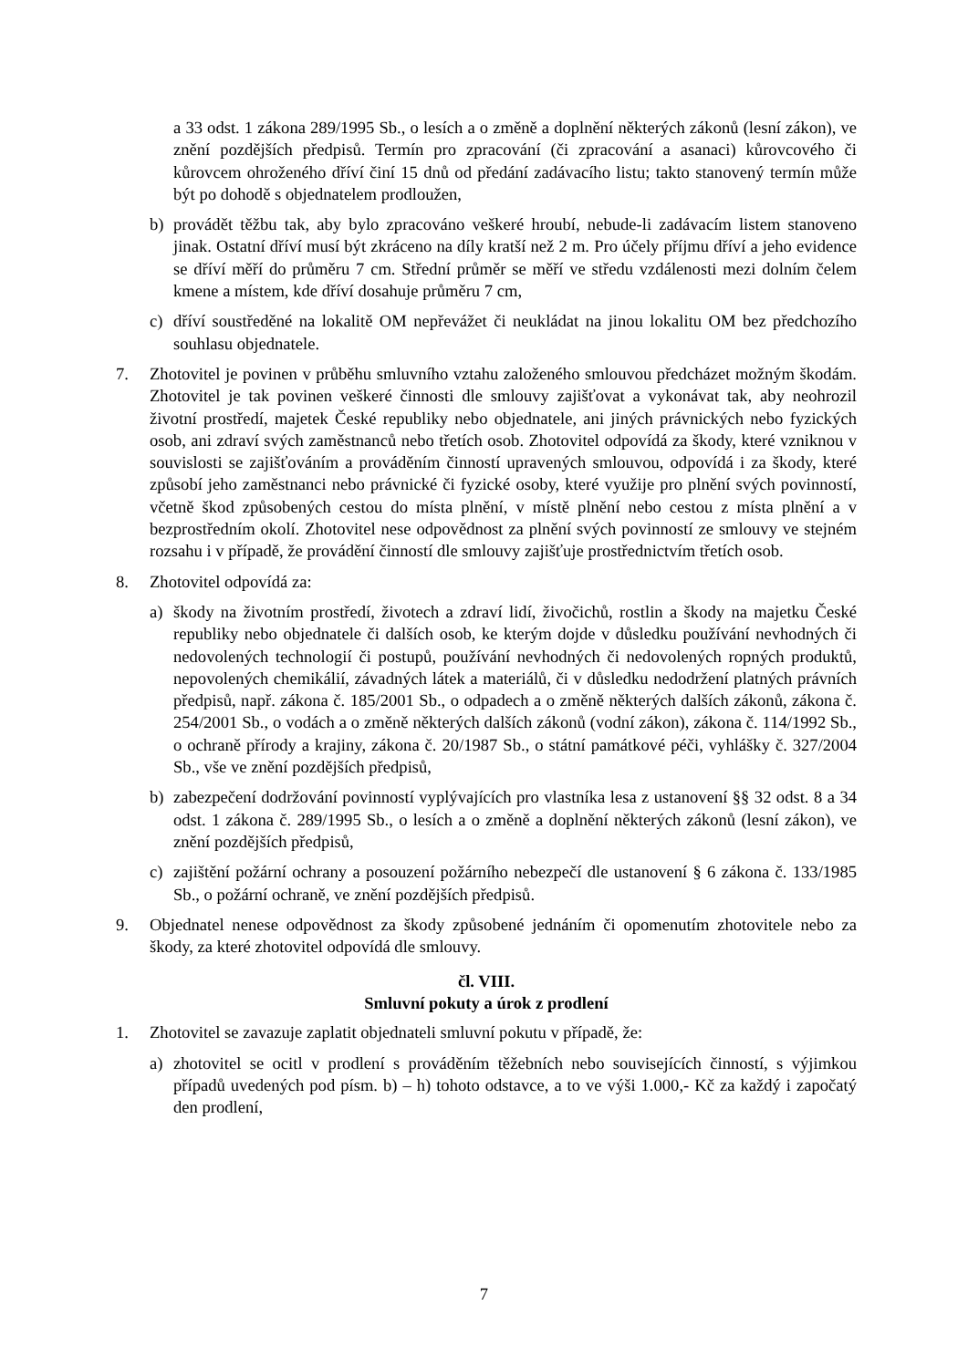a 33 odst. 1 zákona 289/1995 Sb., o lesích a o změně a doplnění některých zákonů (lesní zákon), ve znění pozdějších předpisů. Termín pro zpracování (či zpracování a asanaci) kůrovcového či kůrovcem ohroženého dříví činí 15 dnů od předání zadávacího listu; takto stanovený termín může být po dohodě s objednatelem prodloužen,
b) provádět těžbu tak, aby bylo zpracováno veškeré hroubí, nebude-li zadávacím listem stanoveno jinak. Ostatní dříví musí být zkráceno na díly kratší než 2 m. Pro účely příjmu dříví a jeho evidence se dříví měří do průměru 7 cm. Střední průměr se měří ve středu vzdálenosti mezi dolním čelem kmene a místem, kde dříví dosahuje průměru 7 cm,
c) dříví soustředěné na lokalitě OM nepřevážet či neukládat na jinou lokalitu OM bez předchozího souhlasu objednatele.
7. Zhotovitel je povinen v průběhu smluvního vztahu založeného smlouvou předcházet možným škodám. Zhotovitel je tak povinen veškeré činnosti dle smlouvy zajišťovat a vykonávat tak, aby neohrozil životní prostředí, majetek České republiky nebo objednatele, ani jiných právnických nebo fyzických osob, ani zdraví svých zaměstnanců nebo třetích osob. Zhotovitel odpovídá za škody, které vzniknou v souvislosti se zajišťováním a prováděním činností upravených smlouvou, odpovídá i za škody, které způsobí jeho zaměstnanci nebo právnické či fyzické osoby, které využije pro plnění svých povinností, včetně škod způsobených cestou do místa plnění, v místě plnění nebo cestou z místa plnění a v bezprostředním okolí. Zhotovitel nese odpovědnost za plnění svých povinností ze smlouvy ve stejném rozsahu i v případě, že provádění činností dle smlouvy zajišťuje prostřednictvím třetích osob.
8. Zhotovitel odpovídá za:
a) škody na životním prostředí, životech a zdraví lidí, živočichů, rostlin a škody na majetku České republiky nebo objednatele či dalších osob, ke kterým dojde v důsledku používání nevhodných či nedovolených technologií či postupů, používání nevhodných či nedovolených ropných produktů, nepovolených chemikálií, závadných látek a materiálů, či v důsledku nedodržení platných právních předpisů, např. zákona č. 185/2001 Sb., o odpadech a o změně některých dalších zákonů, zákona č. 254/2001 Sb., o vodách a o změně některých dalších zákonů (vodní zákon), zákona č. 114/1992 Sb., o ochraně přírody a krajiny, zákona č. 20/1987 Sb., o státní památkové péči, vyhlášky č. 327/2004 Sb., vše ve znění pozdějších předpisů,
b) zabezpečení dodržování povinností vyplývajících pro vlastníka lesa z ustanovení §§ 32 odst. 8 a 34 odst. 1 zákona č. 289/1995 Sb., o lesích a o změně a doplnění některých zákonů (lesní zákon), ve znění pozdějších předpisů,
c) zajištění požární ochrany a posouzení požárního nebezpečí dle ustanovení § 6 zákona č. 133/1985 Sb., o požární ochraně, ve znění pozdějších předpisů.
9. Objednatel nenese odpovědnost za škody způsobené jednáním či opomenutím zhotovitele nebo za škody, za které zhotovitel odpovídá dle smlouvy.
čl. VIII.
Smluvní pokuty a úrok z prodlení
1. Zhotovitel se zavazuje zaplatit objednateli smluvní pokutu v případě, že:
a) zhotovitel se ocitl v prodlení s prováděním těžebních nebo souvisejících činností, s výjimkou případů uvedených pod písm. b) – h) tohoto odstavce, a to ve výši 1.000,- Kč za každý i započatý den prodlení,
7